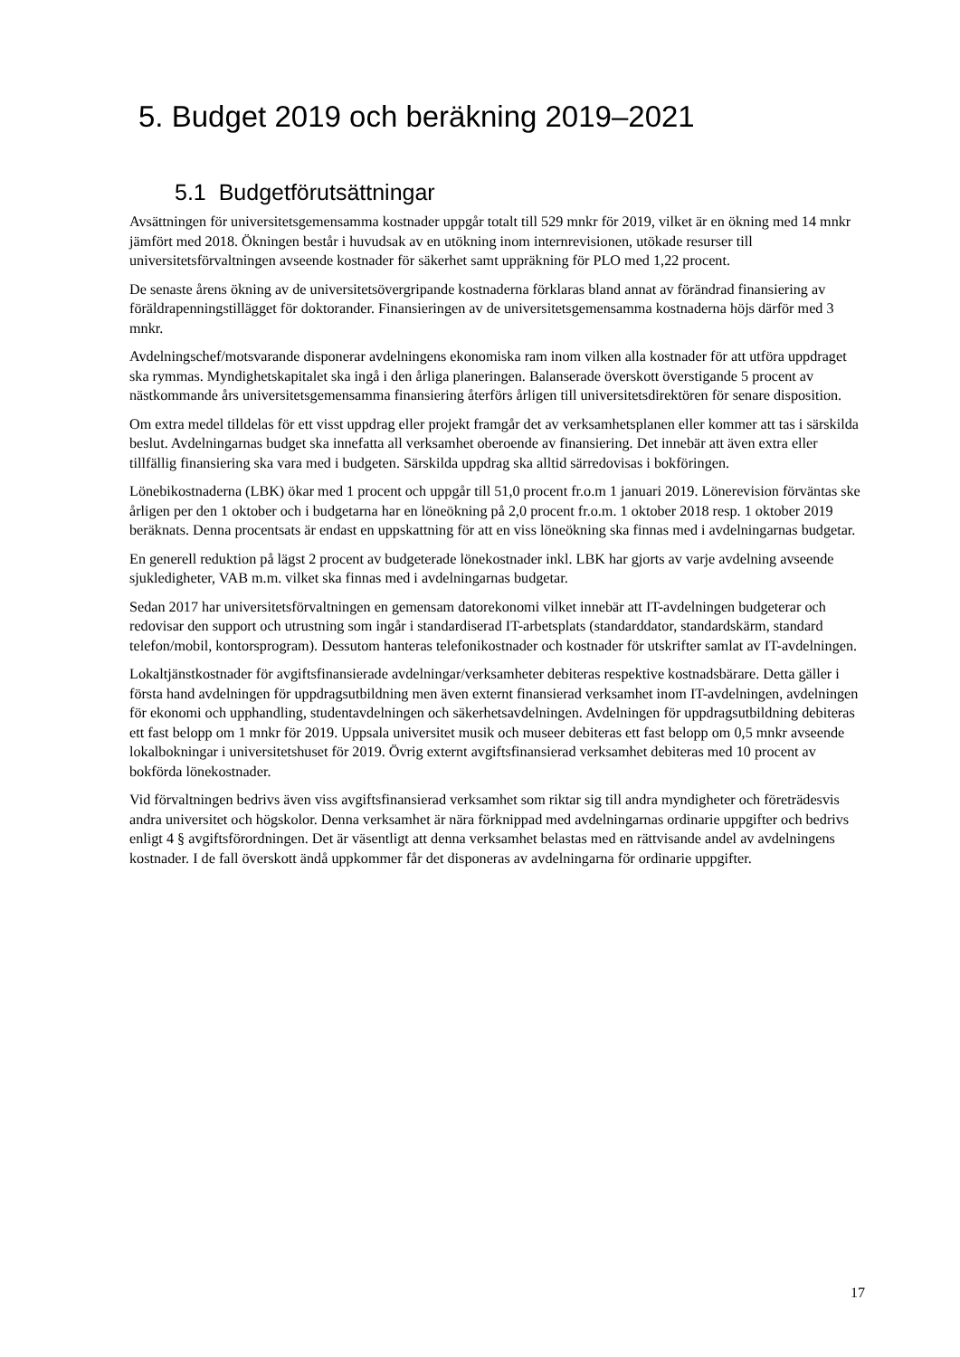5. Budget 2019 och beräkning 2019–2021
5.1 Budgetförutsättningar
Avsättningen för universitetsgemensamma kostnader uppgår totalt till 529 mnkr för 2019, vilket är en ökning med 14 mnkr jämfört med 2018. Ökningen består i huvudsak av en utökning inom internrevisionen, utökade resurser till universitetsförvaltningen avseende kostnader för säkerhet samt uppräkning för PLO med 1,22 procent.
De senaste årens ökning av de universitetsövergripande kostnaderna förklaras bland annat av förändrad finansiering av föräldrapenningstillägget för doktorander. Finansieringen av de universitetsgemensamma kostnaderna höjs därför med 3 mnkr.
Avdelningschef/motsvarande disponerar avdelningens ekonomiska ram inom vilken alla kostnader för att utföra uppdraget ska rymmas. Myndighetskapitalet ska ingå i den årliga planeringen. Balanserade överskott överstigande 5 procent av nästkommande års universitetsgemensamma finansiering återförs årligen till universitetsdirektören för senare disposition.
Om extra medel tilldelas för ett visst uppdrag eller projekt framgår det av verksamhetsplanen eller kommer att tas i särskilda beslut. Avdelningarnas budget ska innefatta all verksamhet oberoende av finansiering. Det innebär att även extra eller tillfällig finansiering ska vara med i budgeten. Särskilda uppdrag ska alltid särredovisas i bokföringen.
Lönebikostnaderna (LBK) ökar med 1 procent och uppgår till 51,0 procent fr.o.m 1 januari 2019. Lönerevision förväntas ske årligen per den 1 oktober och i budgetarna har en löneökning på 2,0 procent fr.o.m. 1 oktober 2018 resp. 1 oktober 2019 beräknats. Denna procentsats är endast en uppskattning för att en viss löneökning ska finnas med i avdelningarnas budgetar.
En generell reduktion på lägst 2 procent av budgeterade lönekostnader inkl. LBK har gjorts av varje avdelning avseende sjukledigheter, VAB m.m. vilket ska finnas med i avdelningarnas budgetar.
Sedan 2017 har universitetsförvaltningen en gemensam datorekonomi vilket innebär att IT-avdelningen budgeterar och redovisar den support och utrustning som ingår i standardiserad IT-arbetsplats (standarddator, standardskärm, standard telefon/mobil, kontorsprogram). Dessutom hanteras telefonikostnader och kostnader för utskrifter samlat av IT-avdelningen.
Lokaltjänstkostnader för avgiftsfinansierade avdelningar/verksamheter debiteras respektive kostnadsbärare. Detta gäller i första hand avdelningen för uppdragsutbildning men även externt finansierad verksamhet inom IT-avdelningen, avdelningen för ekonomi och upphandling, studentavdelningen och säkerhetsavdelningen. Avdelningen för uppdragsutbildning debiteras ett fast belopp om 1 mnkr för 2019. Uppsala universitet musik och museer debiteras ett fast belopp om 0,5 mnkr avseende lokalbokningar i universitetshuset för 2019. Övrig externt avgiftsfinansierad verksamhet debiteras med 10 procent av bokförda lönekostnader.
Vid förvaltningen bedrivs även viss avgiftsfinansierad verksamhet som riktar sig till andra myndigheter och företrädesvis andra universitet och högskolor. Denna verksamhet är nära förknippad med avdelningarnas ordinarie uppgifter och bedrivs enligt 4 § avgiftsförordningen. Det är väsentligt att denna verksamhet belastas med en rättvisande andel av avdelningens kostnader. I de fall överskott ändå uppkommer får det disponeras av avdelningarna för ordinarie uppgifter.
17